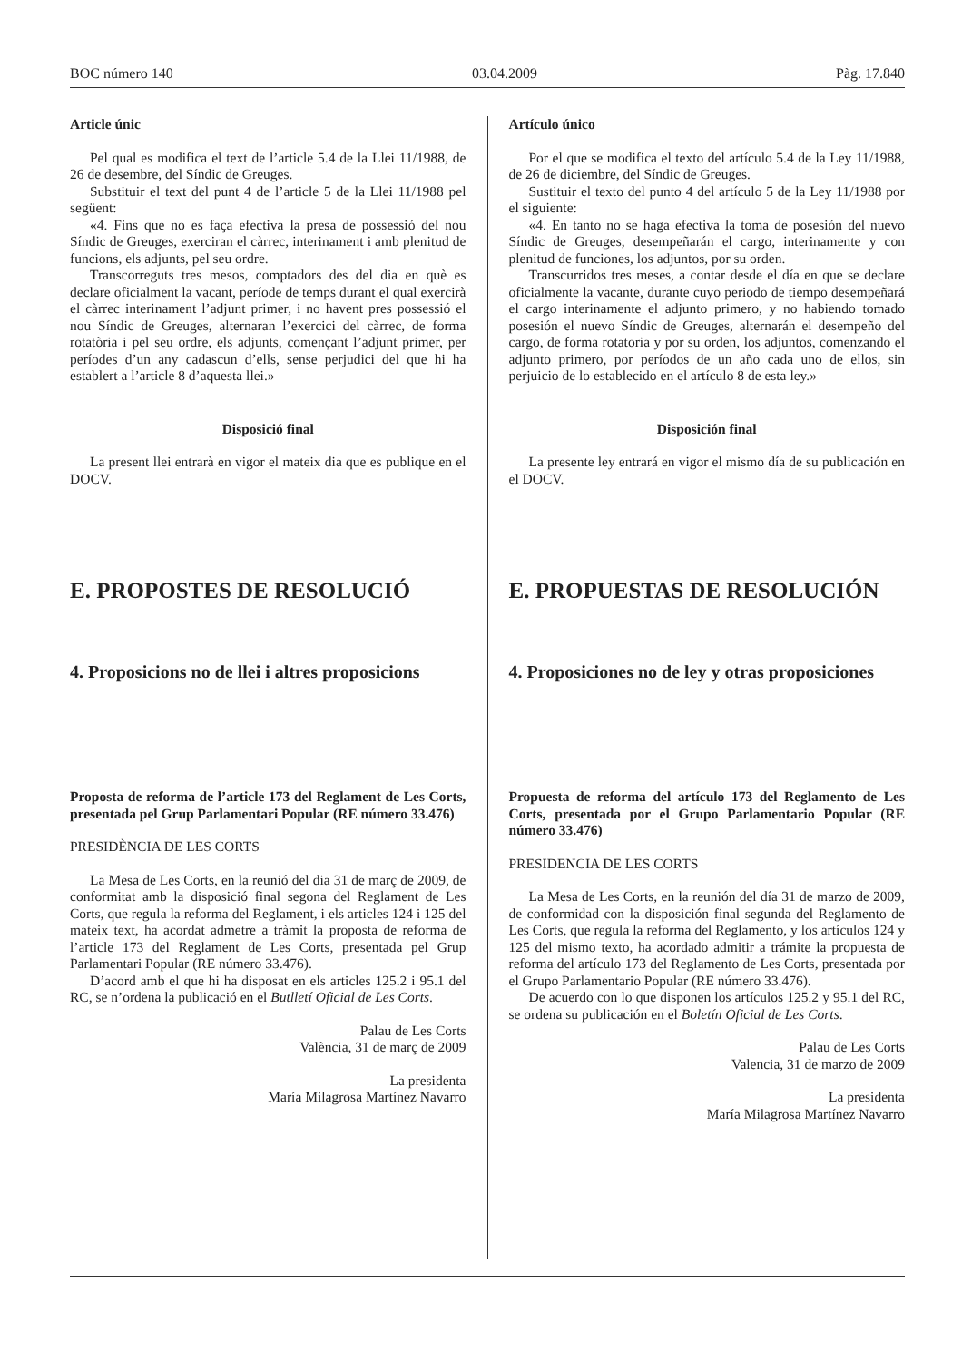BOC número 140 03.04.2009 Pàg. 17.840
Article únic
Pel qual es modifica el text de l’article 5.4 de la Llei 11/1988, de 26 de desembre, del Síndic de Greuges.
Substituir el text del punt 4 de l’article 5 de la Llei 11/1988 pel següent:
«4. Fins que no es faça efectiva la presa de possessió del nou Síndic de Greuges, exerciran el càrrec, interinament i amb plenitud de funcions, els adjunts, pel seu ordre.
Transcorreguts tres mesos, comptadors des del dia en què es declare oficialment la vacant, període de temps durant el qual exercirà el càrrec interinament l’adjunt primer, i no havent pres possessió el nou Síndic de Greuges, alternaran l’exercici del càrrec, de forma rotatòria i pel seu ordre, els adjunts, començant l’adjunt primer, per períodes d’un any cadascun d’ells, sense perjudici del que hi ha establert a l’article 8 d’aquesta llei.»
Disposició final
La present llei entrarà en vigor el mateix dia que es publique en el DOCV.
E. PROPOSTES DE RESOLUCIÓ
4. Proposicions no de llei i altres proposicions
Proposta de reforma de l’article 173 del Reglament de Les Corts, presentada pel Grup Parlamentari Popular (RE número 33.476)
PRESIDÈNCIA DE LES CORTS
La Mesa de Les Corts, en la reunió del dia 31 de març de 2009, de conformitat amb la disposició final segona del Reglament de Les Corts, que regula la reforma del Reglament, i els articles 124 i 125 del mateix text, ha acordat admetre a tràmit la proposta de reforma de l’article 173 del Reglament de Les Corts, presentada pel Grup Parlamentari Popular (RE número 33.476).
D’acord amb el que hi ha disposat en els articles 125.2 i 95.1 del RC, se n’ordena la publicació en el Butlletí Oficial de Les Corts.
Palau de Les Corts
València, 31 de març de 2009
La presidenta
María Milagrosa Martínez Navarro
Artículo único
Por el que se modifica el texto del artículo 5.4 de la Ley 11/1988, de 26 de diciembre, del Síndic de Greuges.
Sustituir el texto del punto 4 del artículo 5 de la Ley 11/1988 por el siguiente:
«4. En tanto no se haga efectiva la toma de posesión del nuevo Síndic de Greuges, desempeñarán el cargo, interinamente y con plenitud de funciones, los adjuntos, por su orden.
Transcurridos tres meses, a contar desde el día en que se declare oficialmente la vacante, durante cuyo periodo de tiempo desempeñará el cargo interinamente el adjunto primero, y no habiendo tomado posesión el nuevo Síndic de Greuges, alternarán el desempeño del cargo, de forma rotatoria y por su orden, los adjuntos, comenzando el adjunto primero, por períodos de un año cada uno de ellos, sin perjuicio de lo establecido en el artículo 8 de esta ley.»
Disposición final
La presente ley entrará en vigor el mismo día de su publicación en el DOCV.
E. PROPUESTAS DE RESOLUCIÓN
4. Proposiciones no de ley y otras proposiciones
Propuesta de reforma del artículo 173 del Reglamento de Les Corts, presentada por el Grupo Parlamentario Popular (RE número 33.476)
PRESIDENCIA DE LES CORTS
La Mesa de Les Corts, en la reunión del día 31 de marzo de 2009, de conformidad con la disposición final segunda del Reglamento de Les Corts, que regula la reforma del Reglamento, y los artículos 124 y 125 del mismo texto, ha acordado admitir a trámite la propuesta de reforma del artículo 173 del Reglamento de Les Corts, presentada por el Grupo Parlamentario Popular (RE número 33.476).
De acuerdo con lo que disponen los artículos 125.2 y 95.1 del RC, se ordena su publicación en el Boletín Oficial de Les Corts.
Palau de Les Corts
Valencia, 31 de marzo de 2009
La presidenta
María Milagrosa Martínez Navarro